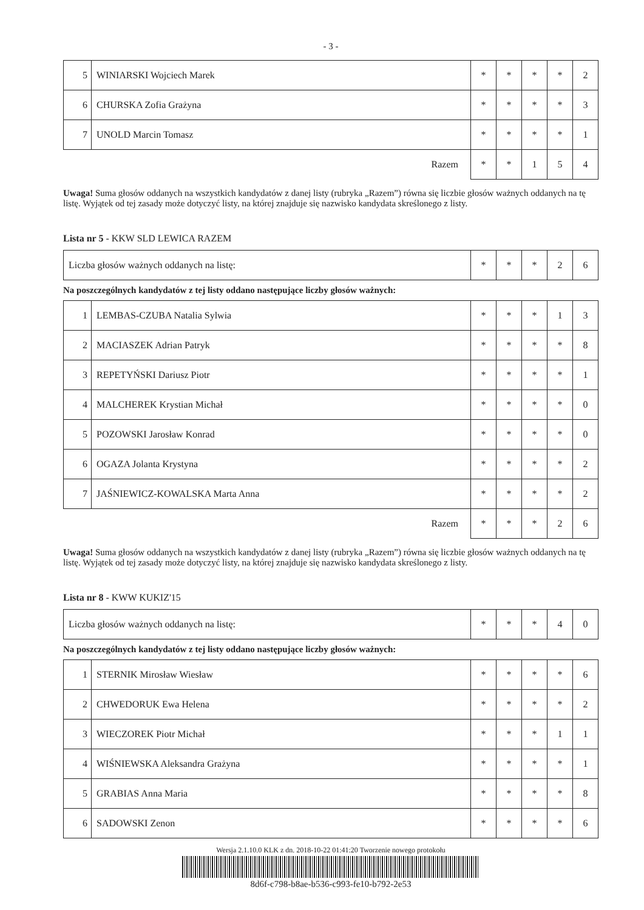- 3 -
| 5 | WINIARSKI Wojciech Marek | * | * | * | * | 2 |
| 6 | CHURSKA Zofia Grażyna | * | * | * | * | 3 |
| 7 | UNOLD Marcin Tomasz | * | * | * | * | 1 |
| Razem | | * | * | 1 | 5 | 4 |
Uwaga! Suma głosów oddanych na wszystkich kandydatów z danej listy (rubryka „Razem”) równa się liczbie głosów ważnych oddanych na tę listę. Wyjątek od tej zasady może dotyczyć listy, na której znajduje się nazwisko kandydata skreślonego z listy.
Lista nr 5 - KKW SLD LEWICA RAZEM
| Liczba głosów ważnych oddanych na listę: | * | * | * | 2 | 6 |
Na poszczególnych kandydatów z tej listy oddano następujące liczby głosów ważnych:
| 1 | LEMBAS-CZUBA Natalia Sylwia | * | * | * | 1 | 3 |
| 2 | MACIASZEK Adrian Patryk | * | * | * | * | 8 |
| 3 | REPETYŃSKI Dariusz Piotr | * | * | * | * | 1 |
| 4 | MALCHEREK Krystian Michał | * | * | * | * | 0 |
| 5 | POZOWSKI Jarosław Konrad | * | * | * | * | 0 |
| 6 | OGAZA Jolanta Krystyna | * | * | * | * | 2 |
| 7 | JAŚNIEWICZ-KOWALSKA Marta Anna | * | * | * | * | 2 |
| Razem | | * | * | * | 2 | 6 |
Uwaga! Suma głosów oddanych na wszystkich kandydatów z danej listy (rubryka „Razem”) równa się liczbie głosów ważnych oddanych na tę listę. Wyjątek od tej zasady może dotyczyć listy, na której znajduje się nazwisko kandydata skreślonego z listy.
Lista nr 8 - KWW KUKIZ'15
| Liczba głosów ważnych oddanych na listę: | * | * | * | 4 | 0 |
Na poszczególnych kandydatów z tej listy oddano następujące liczby głosów ważnych:
| 1 | STERNIK Mirosław Wiesław | * | * | * | * | 6 |
| 2 | CHWEDORUK Ewa Helena | * | * | * | * | 2 |
| 3 | WIECZOREK Piotr Michał | * | * | * | 1 | 1 |
| 4 | WIŚNIEWSKA Aleksandra Grażyna | * | * | * | * | 1 |
| 5 | GRABIAS Anna Maria | * | * | * | * | 8 |
| 6 | SADOWSKI Zenon | * | * | * | * | 6 |
Wersja 2.1.10.0 KLK z dn. 2018-10-22 01:41:20 Tworzenie nowego protokołu
8d6f-c798-b8ae-b536-c993-fe10-b792-2e53